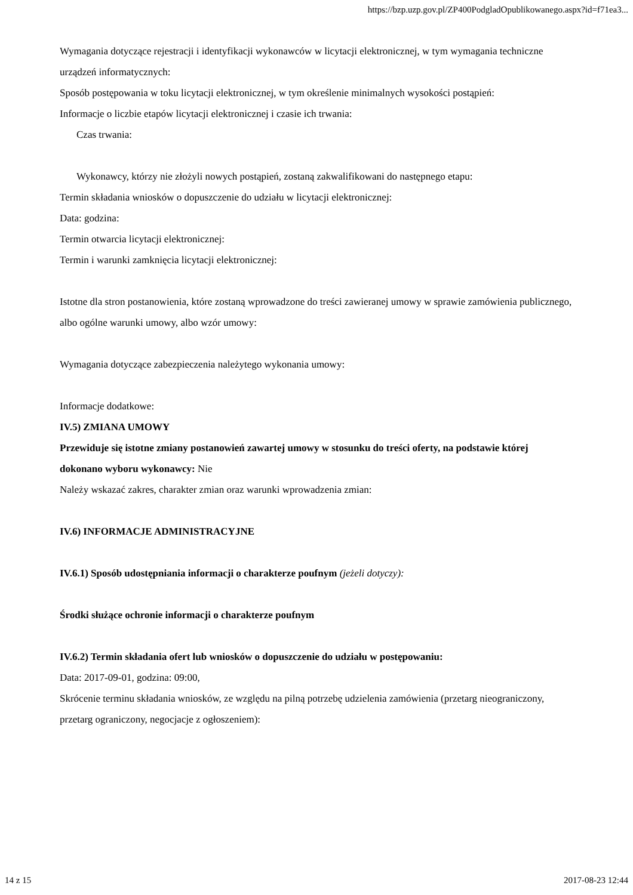https://bzp.uzp.gov.pl/ZP400PodgladOpublikowanego.aspx?id=f71ea3...
Wymagania dotyczące rejestracji i identyfikacji wykonawców w licytacji elektronicznej, w tym wymagania techniczne urządzeń informatycznych:
Sposób postępowania w toku licytacji elektronicznej, w tym określenie minimalnych wysokości postąpień:
Informacje o liczbie etapów licytacji elektronicznej i czasie ich trwania:
Czas trwania:
Wykonawcy, którzy nie złożyli nowych postąpień, zostaną zakwalifikowani do następnego etapu:
Termin składania wniosków o dopuszczenie do udziału w licytacji elektronicznej:
Data: godzina:
Termin otwarcia licytacji elektronicznej:
Termin i warunki zamknięcia licytacji elektronicznej:
Istotne dla stron postanowienia, które zostaną wprowadzone do treści zawieranej umowy w sprawie zamówienia publicznego, albo ogólne warunki umowy, albo wzór umowy:
Wymagania dotyczące zabezpieczenia należytego wykonania umowy:
Informacje dodatkowe:
IV.5) ZMIANA UMOWY
Przewiduje się istotne zmiany postanowień zawartej umowy w stosunku do treści oferty, na podstawie której dokonano wyboru wykonawcy: Nie
Należy wskazać zakres, charakter zmian oraz warunki wprowadzenia zmian:
IV.6) INFORMACJE ADMINISTRACYJNE
IV.6.1) Sposób udostępniania informacji o charakterze poufnym (jeżeli dotyczy):
Środki służące ochronie informacji o charakterze poufnym
IV.6.2) Termin składania ofert lub wniosków o dopuszczenie do udziału w postępowaniu:
Data: 2017-09-01, godzina: 09:00,
Skrócenie terminu składania wniosków, ze względu na pilną potrzebę udzielenia zamówienia (przetarg nieograniczony, przetarg ograniczony, negocjacje z ogłoszeniem):
14 z 15 2017-08-23 12:44